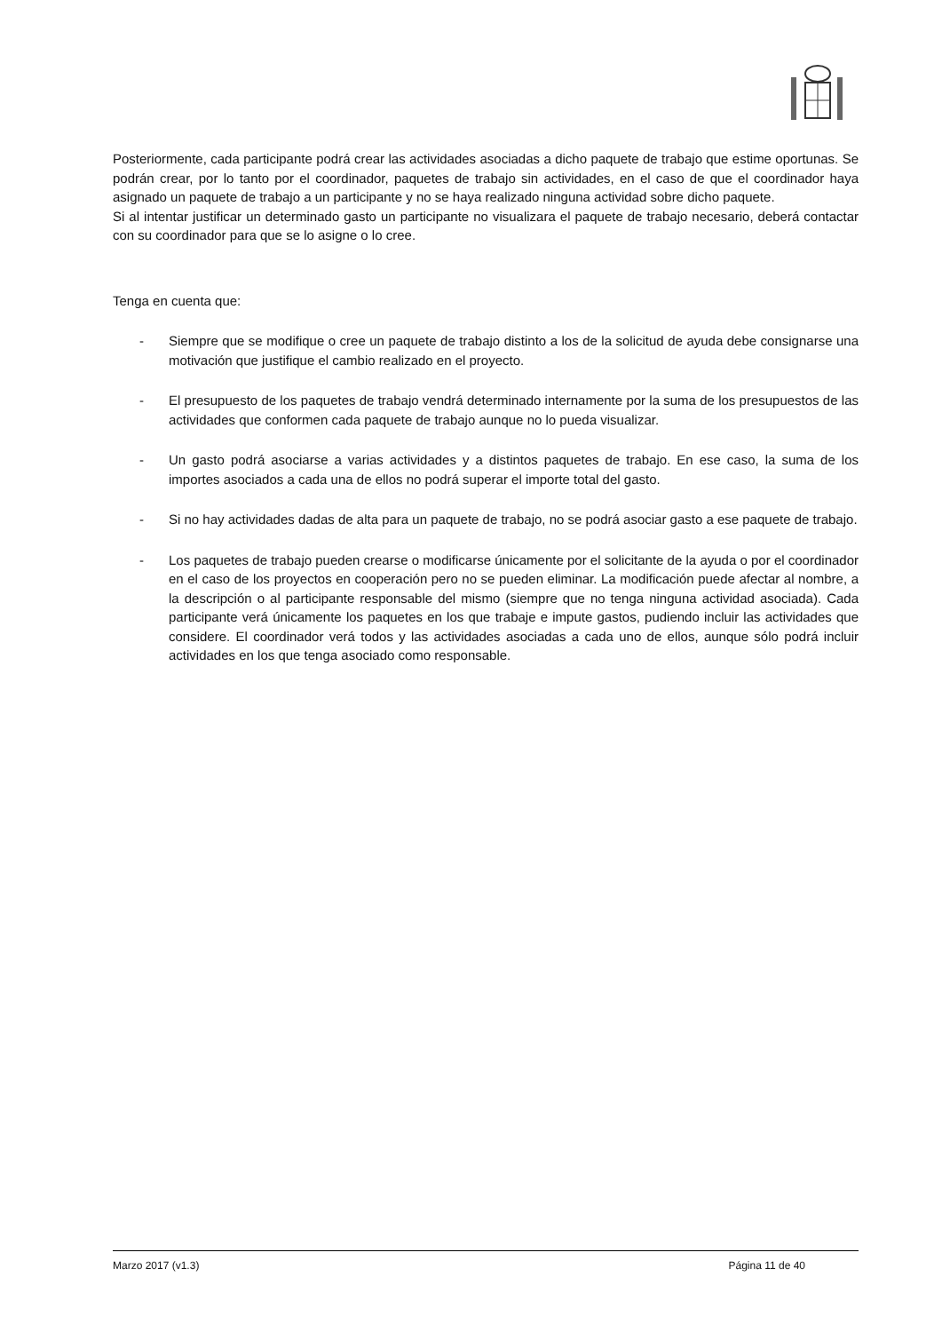Posteriormente, cada participante podrá crear las actividades asociadas a dicho paquete de trabajo que estime oportunas. Se podrán crear, por lo tanto por el coordinador, paquetes de trabajo sin actividades, en el caso de que el coordinador haya asignado un paquete de trabajo a un participante y no se haya realizado ninguna actividad sobre dicho paquete.
Si al intentar justificar un determinado gasto un participante no visualizara el paquete de trabajo necesario, deberá contactar con su coordinador para que se lo asigne o lo cree.
Tenga en cuenta que:
- Siempre que se modifique o cree un paquete de trabajo distinto a los de la solicitud de ayuda debe consignarse una motivación que justifique el cambio realizado en el proyecto.
- El presupuesto de los paquetes de trabajo vendrá determinado internamente por la suma de los presupuestos de las actividades que conformen cada paquete de trabajo aunque no lo pueda visualizar.
- Un gasto podrá asociarse a varias actividades y a distintos paquetes de trabajo. En ese caso, la suma de los importes asociados a cada una de ellos no podrá superar el importe total del gasto.
- Si no hay actividades dadas de alta para un paquete de trabajo, no se podrá asociar gasto a ese paquete de trabajo.
- Los paquetes de trabajo pueden crearse o modificarse únicamente por el solicitante de la ayuda o por el coordinador en el caso de los proyectos en cooperación pero no se pueden eliminar. La modificación puede afectar al nombre, a la descripción o al participante responsable del mismo (siempre que no tenga ninguna actividad asociada). Cada participante verá únicamente los paquetes en los que trabaje e impute gastos, pudiendo incluir las actividades que considere. El coordinador verá todos y las actividades asociadas a cada uno de ellos, aunque sólo podrá incluir actividades en los que tenga asociado como responsable.
Marzo 2017 (v1.3) Página 11 de 40